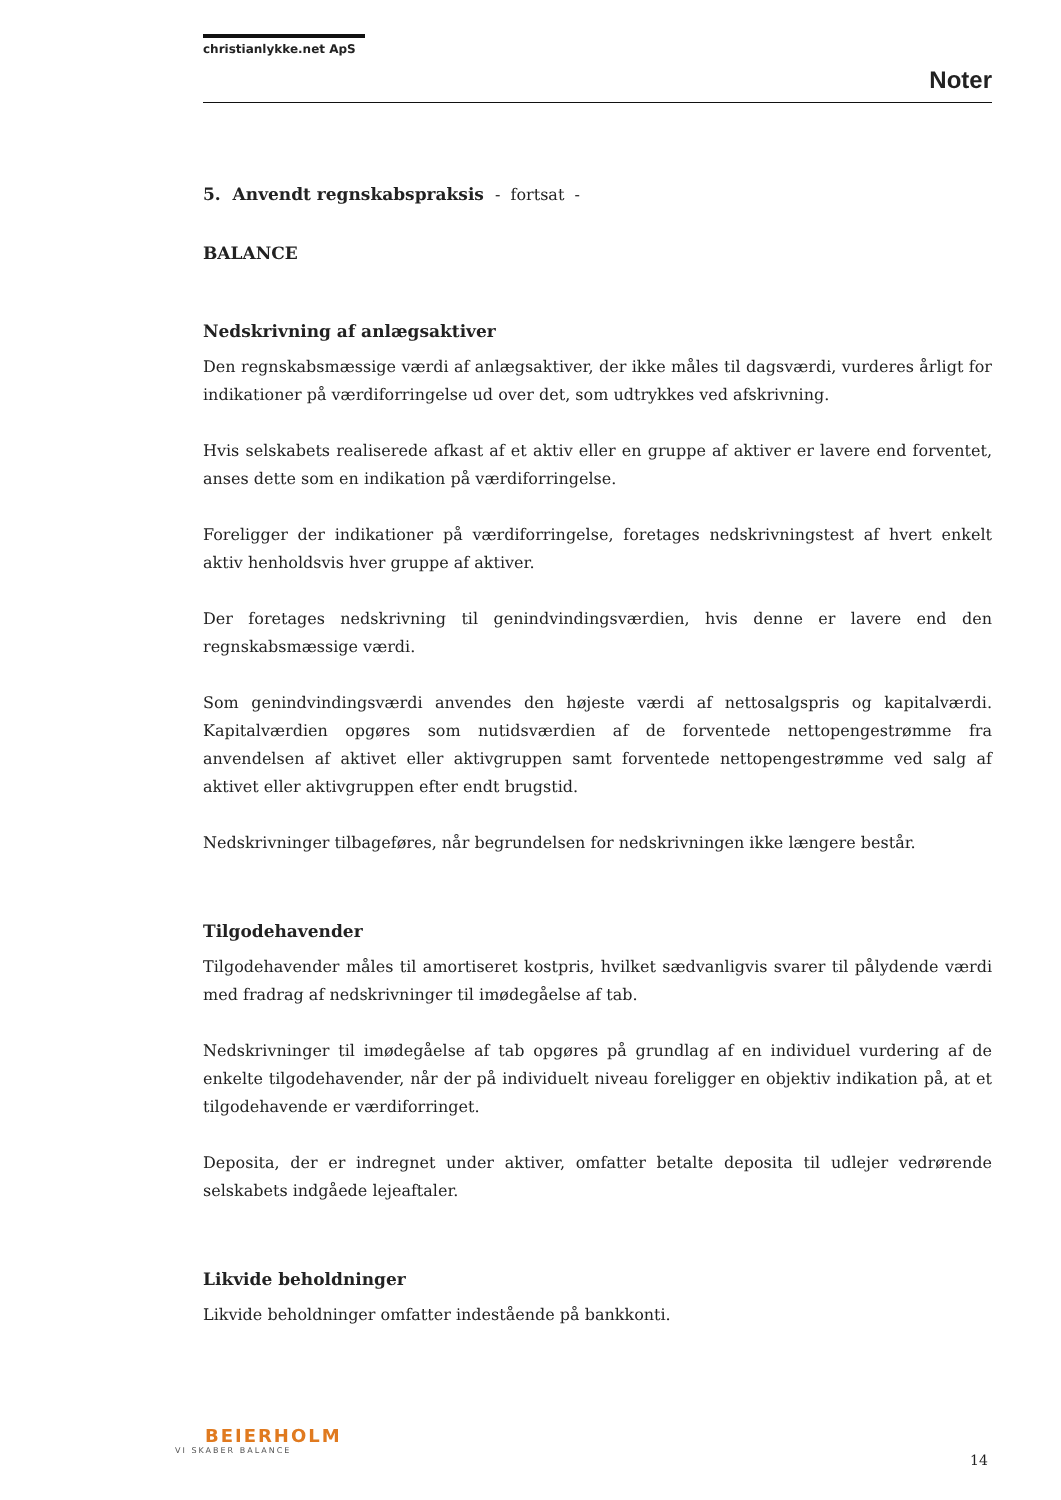christianlykke.net ApS
Noter
5. Anvendt regnskabspraksis - fortsat -
BALANCE
Nedskrivning af anlægsaktiver
Den regnskabsmæssige værdi af anlægsaktiver, der ikke måles til dagsværdi, vurderes årligt for indikationer på værdiforringelse ud over det, som udtrykkes ved afskrivning.
Hvis selskabets realiserede afkast af et aktiv eller en gruppe af aktiver er lavere end forventet, anses dette som en indikation på værdiforringelse.
Foreligger der indikationer på værdiforringelse, foretages nedskrivningstest af hvert enkelt aktiv henholdsvis hver gruppe af aktiver.
Der foretages nedskrivning til genindvindingsværdien, hvis denne er lavere end den regnskabsmæssige værdi.
Som genindvindingsværdi anvendes den højeste værdi af nettosalgspris og kapitalværdi. Kapitalværdien opgøres som nutidsværdien af de forventede nettopengestrømme fra anvendelsen af aktivet eller aktivgruppen samt forventede nettopengestrømme ved salg af aktivet eller aktivgruppen efter endt brugstid.
Nedskrivninger tilbageføres, når begrundelsen for nedskrivningen ikke længere består.
Tilgodehavender
Tilgodehavender måles til amortiseret kostpris, hvilket sædvanligvis svarer til pålydende værdi med fradrag af nedskrivninger til imødegåelse af tab.
Nedskrivninger til imødegåelse af tab opgøres på grundlag af en individuel vurdering af de enkelte tilgodehavender, når der på individuelt niveau foreligger en objektiv indikation på, at et tilgodehavende er værdiforringet.
Deposita, der er indregnet under aktiver, omfatter betalte deposita til udlejer vedrørende selskabets indgåede lejeaftaler.
Likvide beholdninger
Likvide beholdninger omfatter indestående på bankkonti.
BEIERHOLM
VI SKABER BALANCE
14